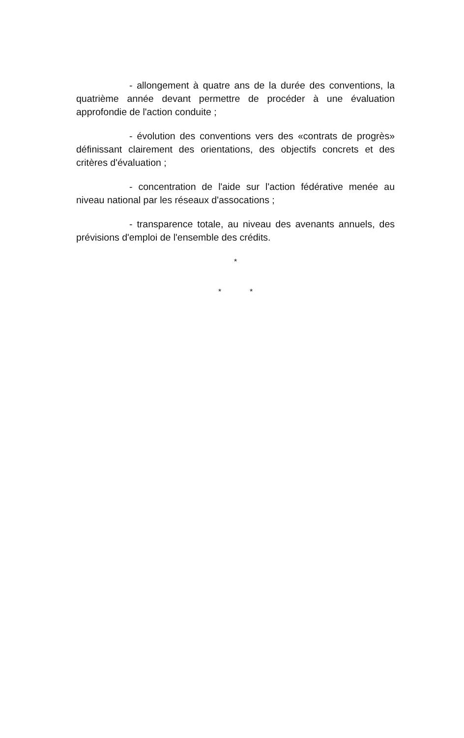- allongement à quatre ans de la durée des conventions, la quatrième année devant permettre de procéder à une évaluation approfondie de l'action conduite ;
- évolution des conventions vers des «contrats de progrès» définissant clairement des orientations, des objectifs concrets et des critères d'évaluation ;
- concentration de l'aide sur l'action fédérative menée au niveau national par les réseaux d'assocations ;
- transparence totale, au niveau des avenants annuels, des prévisions d'emploi de l'ensemble des crédits.
*
* *